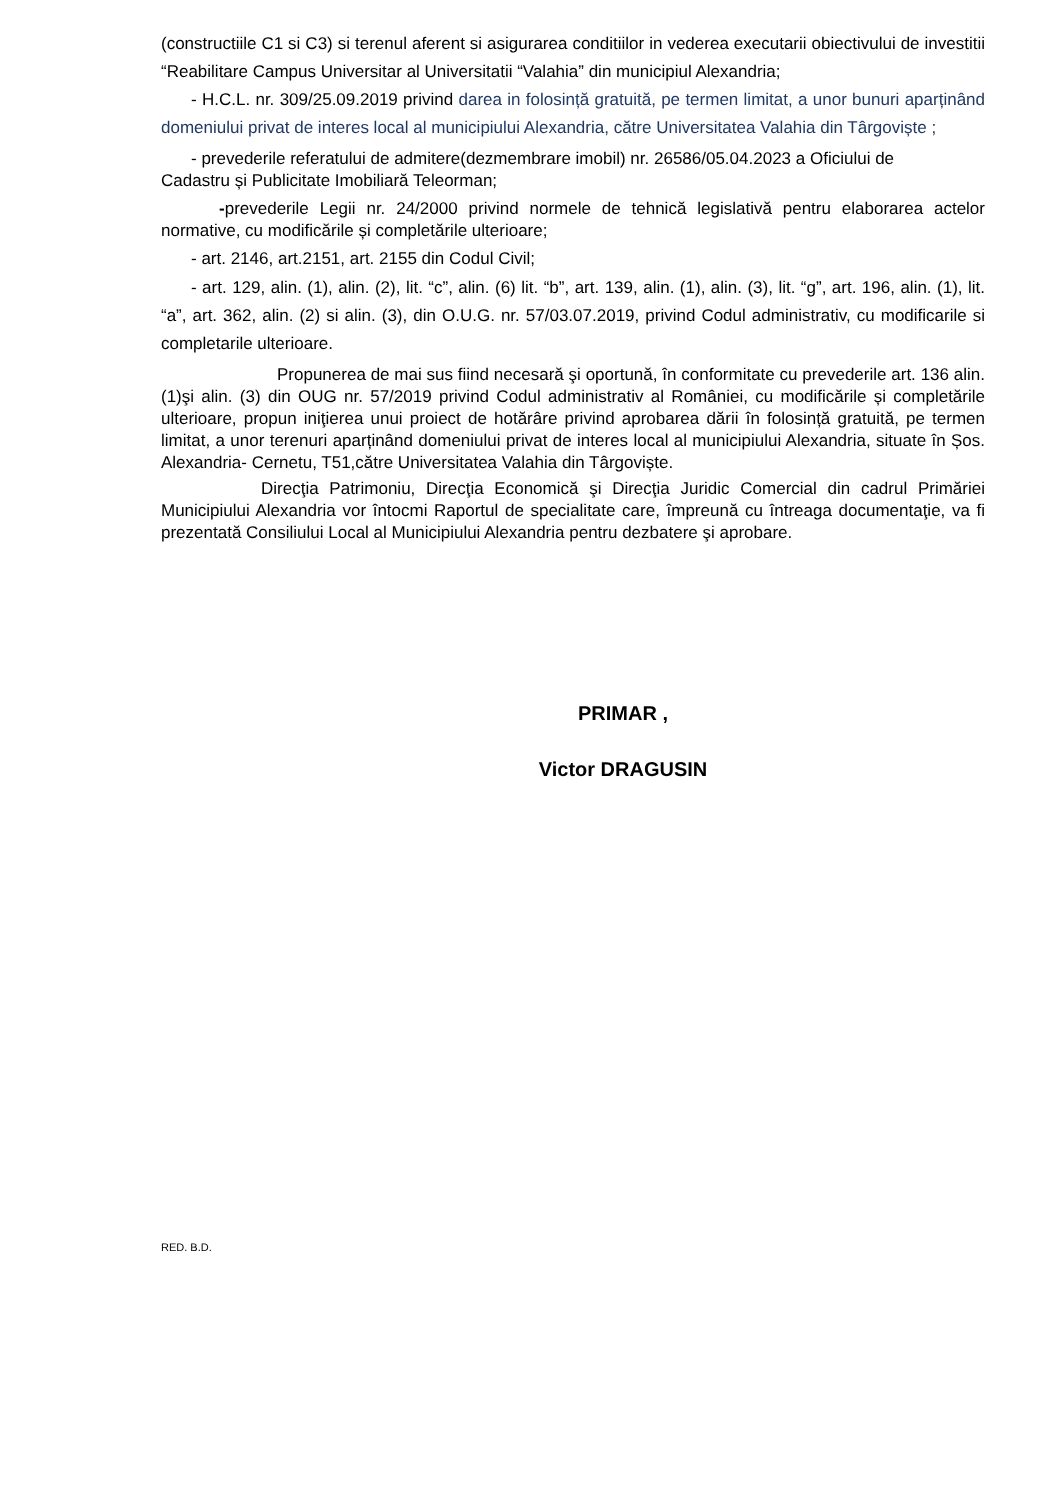(constructiile C1 si C3) si terenul aferent si asigurarea conditiilor in vederea executarii obiectivului de investitii “Reabilitare Campus Universitar al Universitatii “Valahia” din municipiul Alexandria;
- H.C.L. nr. 309/25.09.2019 privind darea in folosință gratuită, pe termen limitat, a unor bunuri aparținând domeniului privat de interes local al municipiului Alexandria, către Universitatea Valahia din Târgoviște ;
- prevederile referatului de admitere(dezmembrare imobil) nr. 26586/05.04.2023 a Oficiului de
Cadastru și Publicitate Imobiliară Teleorman;
-prevederile Legii nr. 24/2000 privind normele de tehnică legislativă pentru elaborarea actelor normative, cu modificările și completările ulterioare;
- art. 2146, art.2151, art. 2155 din Codul Civil;
- art. 129, alin. (1), alin. (2), lit. “c”, alin. (6) lit. “b”, art. 139, alin. (1), alin. (3), lit. “g”, art. 196, alin. (1), lit. “a”, art. 362, alin. (2) si alin. (3), din O.U.G. nr. 57/03.07.2019, privind Codul administrativ, cu modificarile si completarile ulterioare.
Propunerea de mai sus fiind necesară şi oportună, în conformitate cu prevederile art. 136 alin. (1)şi alin. (3) din OUG nr. 57/2019 privind Codul administrativ al României, cu modificările și completările ulterioare, propun iniţierea unui proiect de hotărâre privind aprobarea dării în folosință gratuită, pe termen limitat, a unor terenuri aparținând domeniului privat de interes local al municipiului Alexandria, situate în Șos. Alexandria- Cernetu, T51,către Universitatea Valahia din Târgoviște.
Direcţia Patrimoniu, Direcţia Economică şi Direcţia Juridic Comercial din cadrul Primăriei Municipiului Alexandria vor întocmi Raportul de specialitate care, împreună cu întreaga documentaţie, va fi prezentată Consiliului Local al Municipiului Alexandria pentru dezbatere şi aprobare.
PRIMAR ,
Victor DRAGUSIN
RED. B.D.